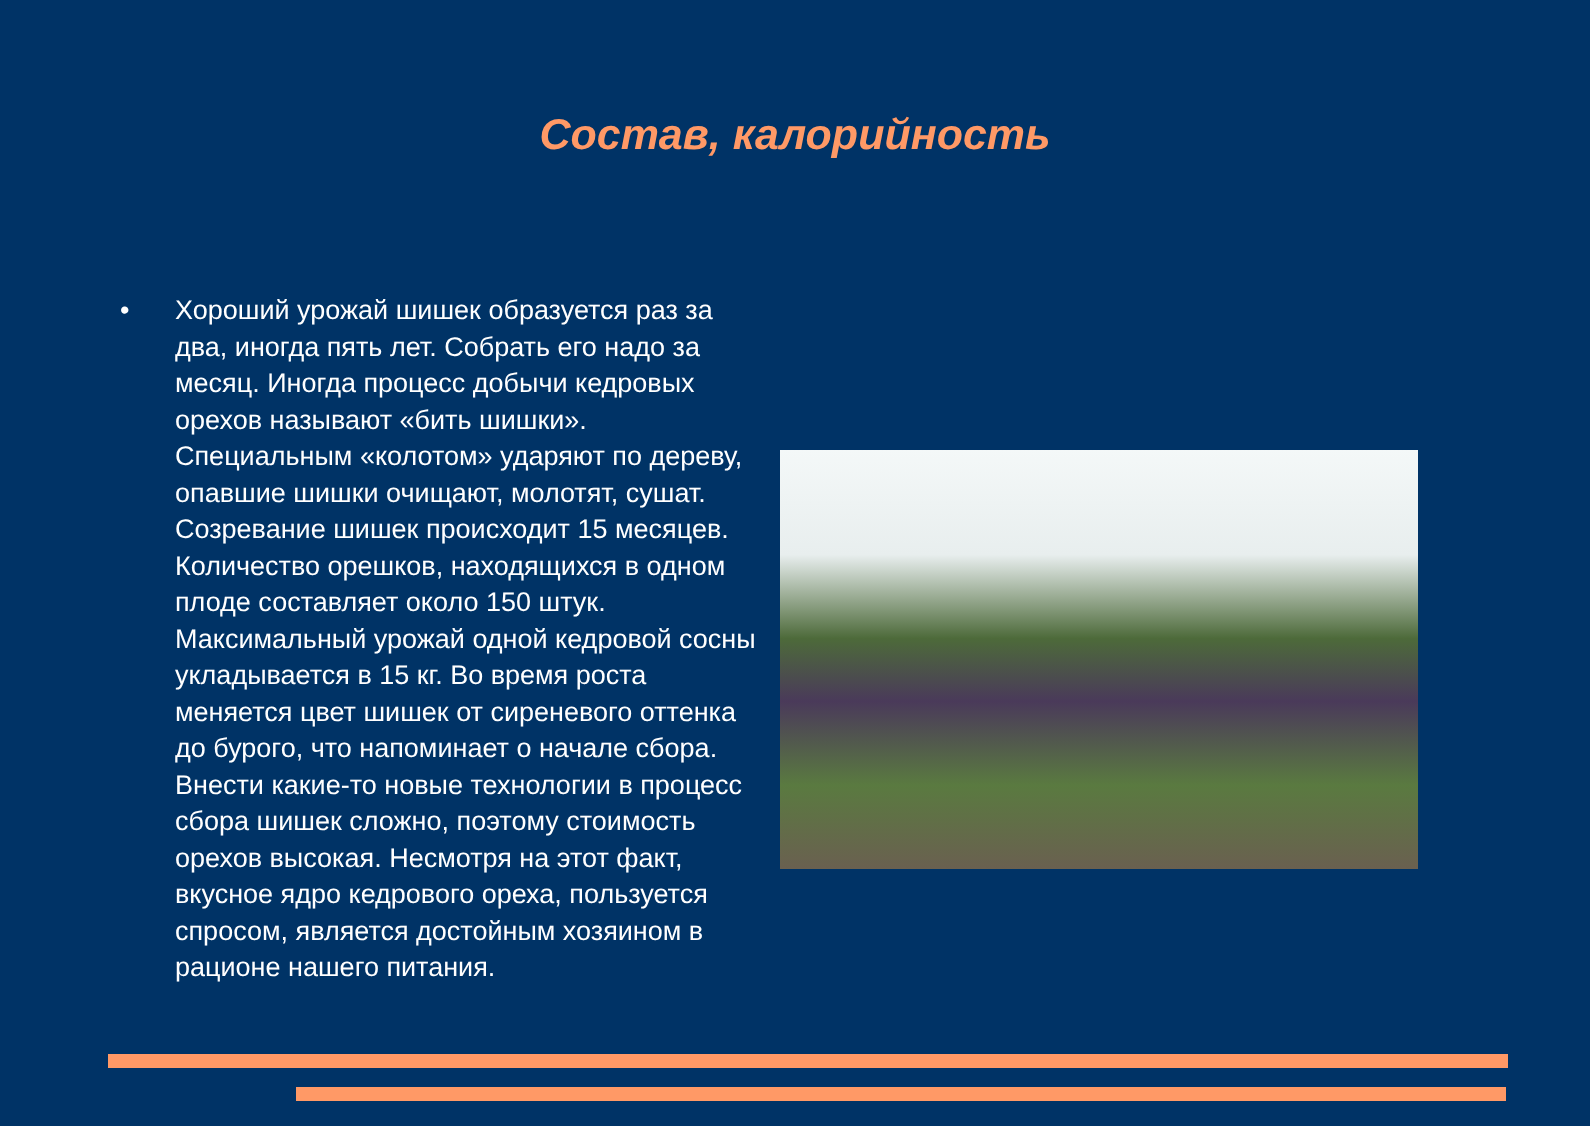Состав, калорийность
• Хороший урожай шишек образуется раз за два, иногда пять лет. Собрать его надо за месяц. Иногда процесс добычи кедровых орехов называют «бить шишки». Специальным «колотом» ударяют по дереву, опавшие шишки очищают, молотят, сушат. Созревание шишек происходит 15 месяцев. Количество орешков, находящихся в одном плоде составляет около 150 штук. Максимальный урожай одной кедровой сосны укладывается в 15 кг. Во время роста меняется цвет шишек от сиреневого оттенка до бурого, что напоминает о начале сбора. Внести какие-то новые технологии в процесс сбора шишек сложно, поэтому стоимость орехов высокая. Несмотря на этот факт, вкусное ядро кедрового ореха, пользуется спросом, является достойным хозяином в рационе нашего питания.